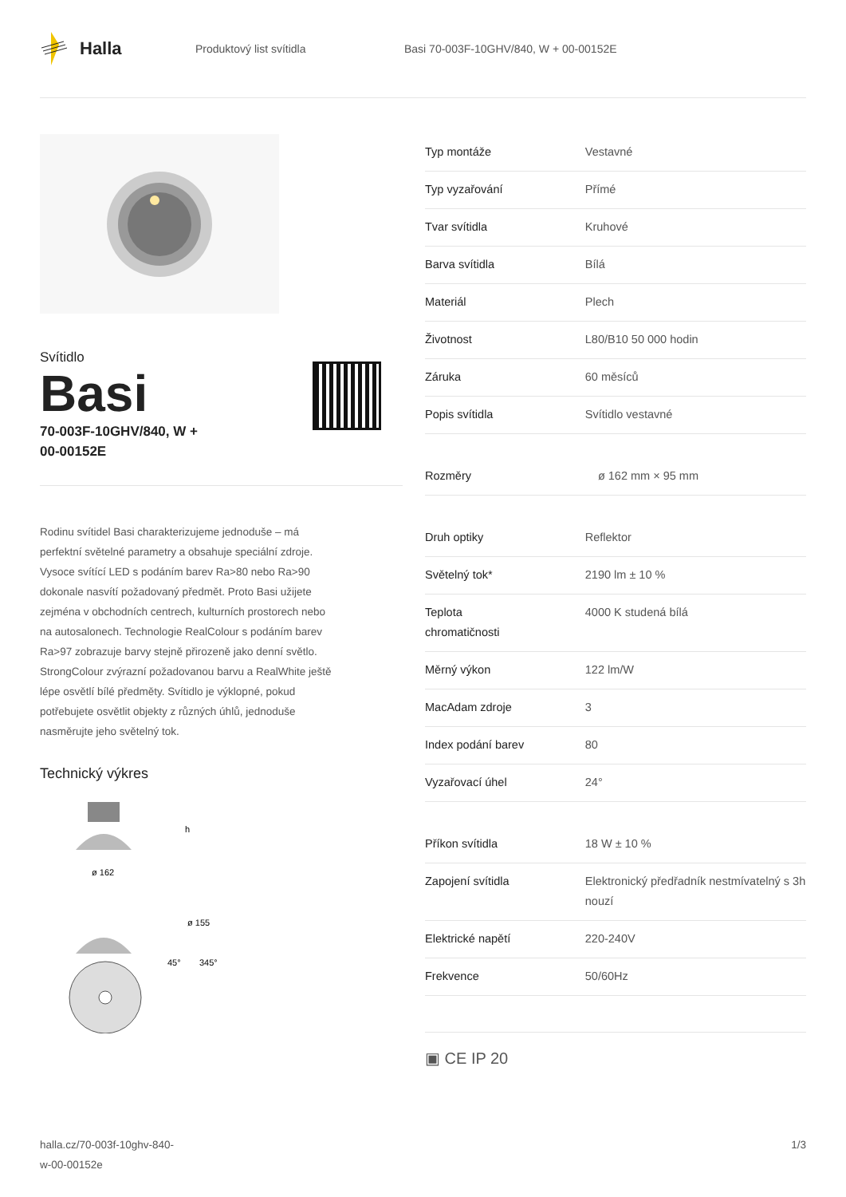Halla
Produktový list svítidla
Basi 70-003F-10GHV/840, W + 00-00152E
Svítidlo
Basi
70-003F-10GHV/840, W +
00-00152E
Rodinu svítidel Basi charakterizujeme jednoduše – má perfektní světelné parametry a obsahuje speciální zdroje. Vysoce svítící LED s podáním barev Ra>80 nebo Ra>90 dokonale nasvítí požadovaný předmět. Proto Basi užijete zejména v obchodních centrech, kulturních prostorech nebo na autosalonech. Technologie RealColour s podáním barev Ra>97 zobrazuje barvy stejně přirozeně jako denní světlo. StrongColour zvýrazní požadovanou barvu a RealWhite ještě lépe osvětlí bílé předměty. Svítidlo je výklopné, pokud potřebujete osvětlit objekty z různých úhlů, jednoduše nasměrujte jeho světelný tok.
Technický výkres
ø 162
h
ø 155
45°
345°
| Typ montáže | Vestavné |
| Typ vyzařování | Přímé |
| Tvar svítidla | Kruhové |
| Barva svítidla | Bílá |
| Materiál | Plech |
| Životnost | L80/B10 50 000 hodin |
| Záruka | 60 měsíců |
| Popis svítidla | Svítidlo vestavné |
| Rozměry | ø 162 mm × 95 mm |
| Druh optiky | Reflektor |
| Světelný tok* | 2190 lm ± 10 % |
| Teplota chromatičnosti | 4000 K studená bílá |
| Měrný výkon | 122 lm/W |
| MacAdam zdroje | 3 |
| Index podání barev | 80 |
| Vyzařovací úhel | 24° |
| Příkon svítidla | 18 W ± 10 % |
| Zapojení svítidla | Elektronický předřadník nestmívatelný s 3h nouzí |
| Elektrické napětí | 220-240V |
| Frekvence | 50/60Hz |
▣ CE IP 20
halla.cz/70-003f-10ghv-840-
w-00-00152e
1/3